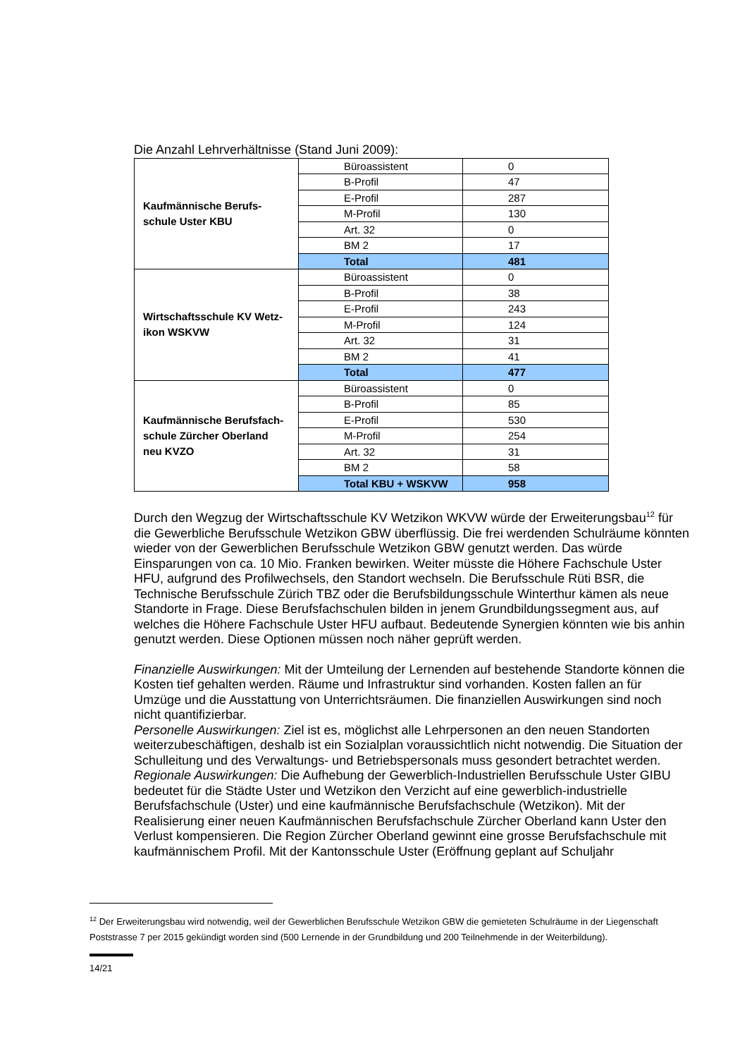Die Anzahl Lehrverhältnisse (Stand Juni 2009):
| Kaufmännische Berufs- schule Uster KBU | Büroassistent | 0 |
| | B-Profil | 47 |
| | E-Profil | 287 |
| | M-Profil | 130 |
| | Art. 32 | 0 |
| | BM 2 | 17 |
| | Total | 481 |
| Wirtschaftsschule KV Wetz- ikon WSKVW | Büroassistent | 0 |
| | B-Profil | 38 |
| | E-Profil | 243 |
| | M-Profil | 124 |
| | Art. 32 | 31 |
| | BM 2 | 41 |
| | Total | 477 |
| Kaufmännische Berufsfach- schule Zürcher Oberland neu KVZO | Büroassistent | 0 |
| | B-Profil | 85 |
| | E-Profil | 530 |
| | M-Profil | 254 |
| | Art. 32 | 31 |
| | BM 2 | 58 |
| | Total KBU + WSKVW | 958 |
Durch den Wegzug der Wirtschaftsschule KV Wetzikon WKVW würde der Erweiterungsbau<sup>12</sup> für die Gewerbliche Berufsschule Wetzikon GBW überflüssig. Die frei werdenden Schulräume könnten wieder von der Gewerblichen Berufsschule Wetzikon GBW genutzt werden. Das würde Einsparungen von ca. 10 Mio. Franken bewirken. Weiter müsste die Höhere Fachschule Uster HFU, aufgrund des Profilwechsels, den Standort wechseln. Die Berufsschule Rüti BSR, die Technische Berufsschule Zürich TBZ oder die Berufsbildungsschule Winterthur kämen als neue Standorte in Frage. Diese Berufsfachschulen bilden in jenem Grundbildungssegment aus, auf welches die Höhere Fachschule Uster HFU aufbaut. Bedeutende Synergien könnten wie bis anhin genutzt werden. Diese Optionen müssen noch näher geprüft werden.
Finanzielle Auswirkungen: Mit der Umteilung der Lernenden auf bestehende Standorte können die Kosten tief gehalten werden. Räume und Infrastruktur sind vorhanden. Kosten fallen an für Umzüge und die Ausstattung von Unterrichtsräumen. Die finanziellen Auswirkungen sind noch nicht quantifizierbar.
Personelle Auswirkungen: Ziel ist es, möglichst alle Lehrpersonen an den neuen Standorten weiterzubeschäftigen, deshalb ist ein Sozialplan voraussichtlich nicht notwendig. Die Situation der Schulleitung und des Verwaltungs- und Betriebspersonals muss gesondert betrachtet werden.
Regionale Auswirkungen: Die Aufhebung der Gewerblich-Industriellen Berufsschule Uster GIBU bedeutet für die Städte Uster und Wetzikon den Verzicht auf eine gewerblich-industrielle Berufsfachschule (Uster) und eine kaufmännische Berufsfachschule (Wetzikon). Mit der Realisierung einer neuen Kaufmännischen Berufsfachschule Zürcher Oberland kann Uster den Verlust kompensieren. Die Region Zürcher Oberland gewinnt eine grosse Berufsfachschule mit kaufmännischem Profil. Mit der Kantonsschule Uster (Eröffnung geplant auf Schuljahr
<sup>12</sup> Der Erweiterungsbau wird notwendig, weil der Gewerblichen Berufsschule Wetzikon GBW die gemieteten Schulräume in der Liegenschaft Poststrasse 7 per 2015 gekündigt worden sind (500 Lernende in der Grundbildung und 200 Teilnehmende in der Weiterbildung).
14/21